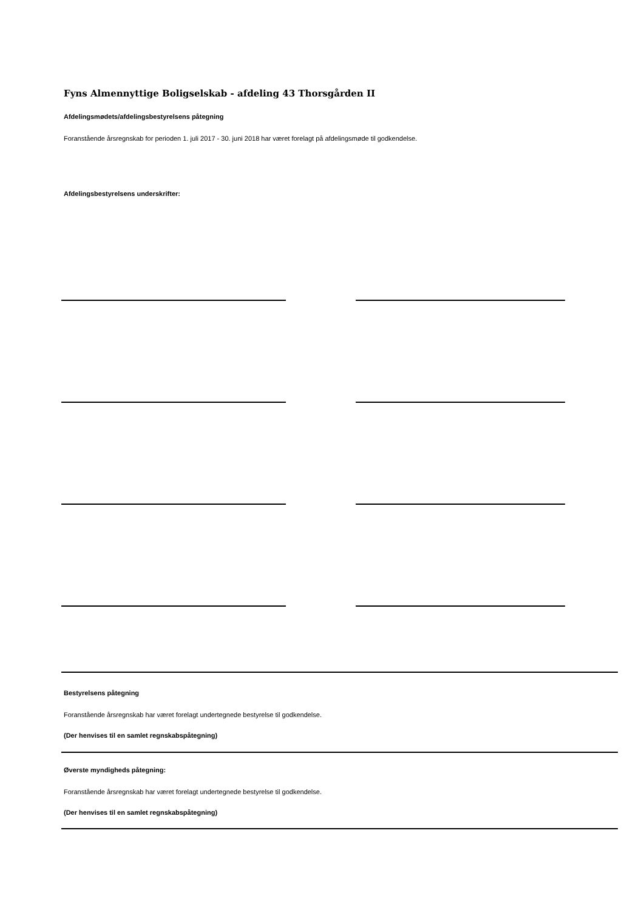Fyns Almennyttige Boligselskab - afdeling 43 Thorsgården II
Afdelingsmødets/afdelingsbestyrelsens påtegning
Foranstående årsregnskab for perioden 1. juli 2017 - 30. juni 2018 har været forelagt på afdelingsmøde til godkendelse.
Afdelingsbestyrelsens underskrifter:
Bestyrelsens påtegning
Foranstående årsregnskab har været forelagt undertegnede bestyrelse til godkendelse.
(Der henvises til en samlet regnskabspåtegning)
Øverste myndigheds påtegning:
Foranstående årsregnskab har været forelagt undertegnede bestyrelse til godkendelse.
(Der henvises til en samlet regnskabspåtegning)